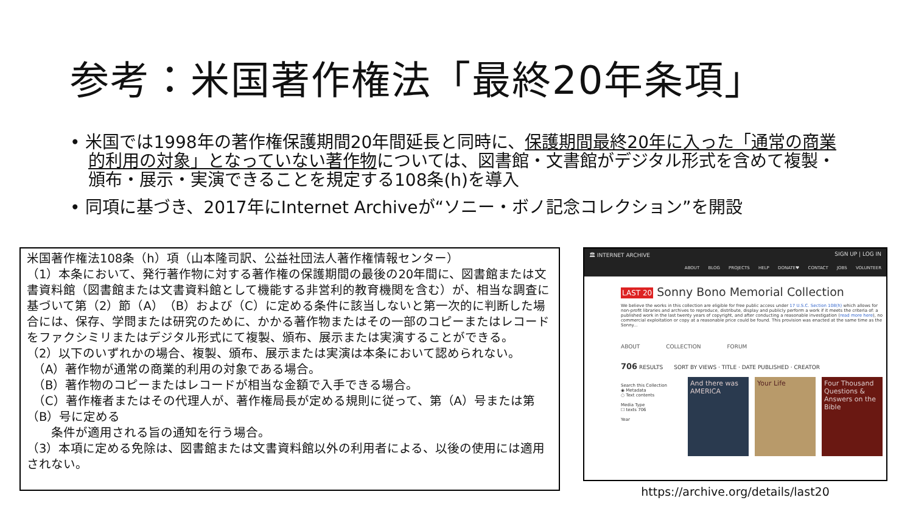参考：米国著作権法「最終20年条項」
• 米国では1998年の著作権保護期間20年間延長と同時に、保護期間最終20年に入った「通常の商業的利用の対象」となっていない著作物については、図書館・文書館がデジタル形式を含めて複製・頒布・展示・実演できることを規定する108条(h)を導入
• 同項に基づき、2017年にInternet Archiveが“ソニー・ボノ記念コレクション”を開設
米国著作権法108条（h）項（山本隆司訳、公益社団法人著作権情報センター）
（1）本条において、発行著作物に対する著作権の保護期間の最後の20年間に、図書館または文書資料館（図書館または文書資料館として機能する非営利的教育機関を含む）が、相当な調査に基づいて第（2）節（A）（B）および（C）に定める条件に該当しないと第一次的に判断した場合には、保存、学問または研究のために、かかる著作物またはその一部のコピーまたはレコードをファクシミリまたはデジタル形式にて複製、頒布、展示または実演することができる。
（2）以下のいずれかの場合、複製、頒布、展示または実演は本条において認められない。
　（A）著作物が通常の商業的利用の対象である場合。
　（B）著作物のコピーまたはレコードが相当な金額で入手できる場合。
　（C）著作権者またはその代理人が、著作権局長が定める規則に従って、第（A）号または第（B）号に定める
　　条件が適用される旨の通知を行う場合。
（3）本項に定める免除は、図書館または文書資料館以外の利用者による、以後の使用には適用されない。
🏛 INTERNET ARCHIVE SIGN UP | LOG IN
ABOUT BLOG PROJECTS HELP DONATE♥ CONTACT JOBS VOLUNTEER
LAST 20 Sonny Bono Memorial Collection
We believe the works in this collection are eligible for free public access under 17 U.S.C. Section 108(h) which allows for non-profit libraries and archives to reproduce, distribute, display and publicly perform a work if it meets the criteria of: a published work in the last twenty years of copyright, and after conducting a reasonable investigation (read more here), no commercial exploitation or copy at a reasonable price could be found. This provision was enacted at the same time as the Sonny...
ABOUT COLLECTION FORUM
706 RESULTS　　SORT BY VIEWS · TITLE · DATE PUBLISHED · CREATOR
Search this Collection
◉ Metadata
○ Text contents
Media Type
☐ texts 706
Year
And there was AMERICA
Your Life Four Thousand Questions & Answers on the Bible
https://archive.org/details/last20